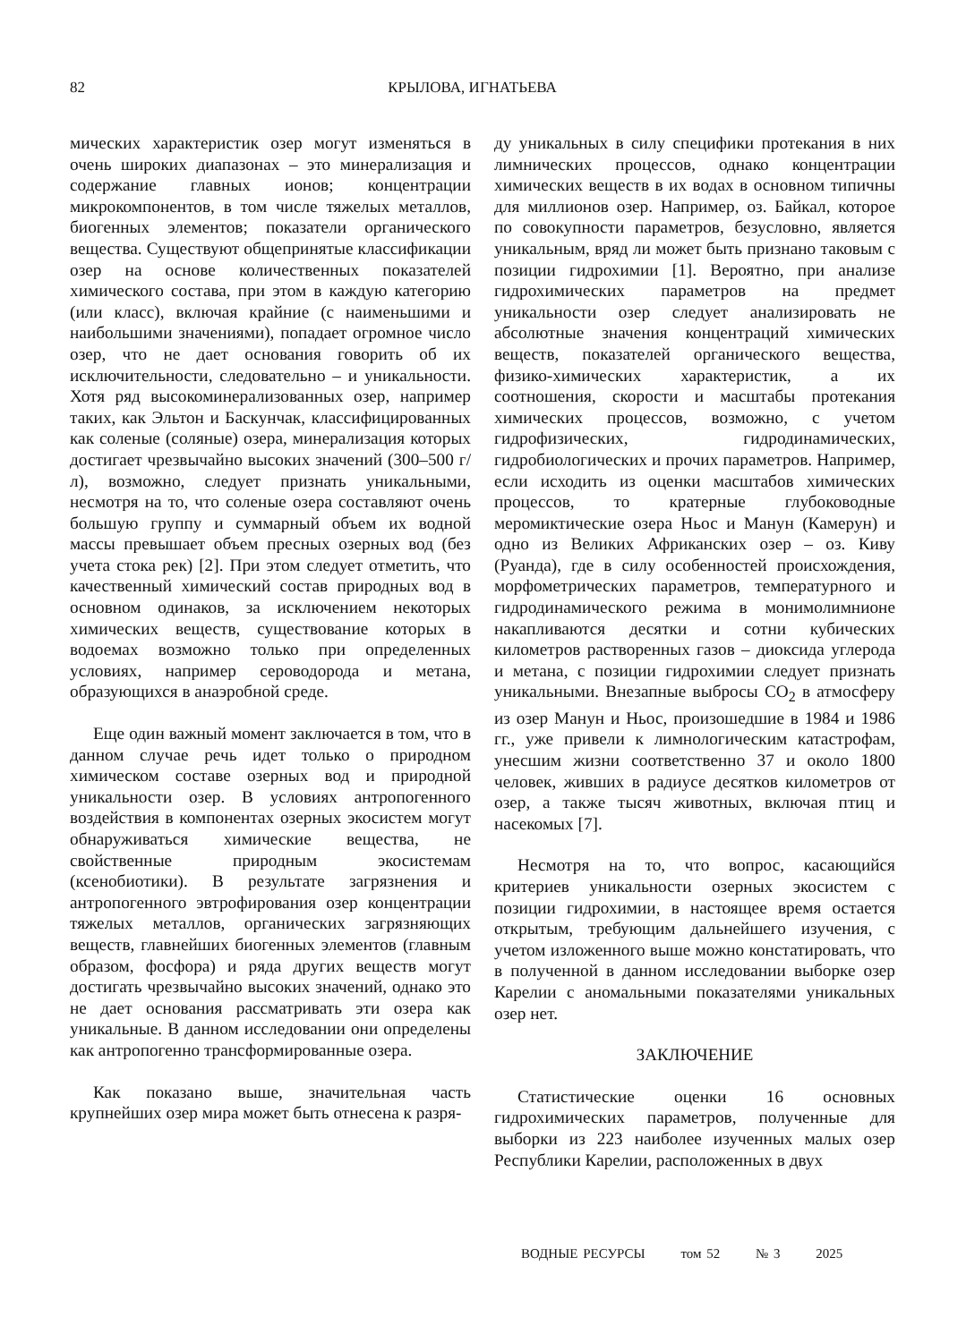82 КРЫЛОВА, ИГНАТЬЕВА
мических характеристик озер могут изменяться в очень широких диапазонах – это минерализация и содержание главных ионов; концентрации микрокомпонентов, в том числе тяжелых металлов, биогенных элементов; показатели органического вещества. Существуют общепринятые классификации озер на основе количественных показателей химического состава, при этом в каждую категорию (или класс), включая крайние (с наименьшими и наибольшими значениями), попадает огромное число озер, что не дает основания говорить об их исключительности, следовательно – и уникальности. Хотя ряд высокоминерализованных озер, например таких, как Эльтон и Баскунчак, классифицированных как соленые (соляные) озера, минерализация которых достигает чрезвычайно высоких значений (300–500 г/л), возможно, следует признать уникальными, несмотря на то, что соленые озера составляют очень большую группу и суммарный объем их водной массы превышает объем пресных озерных вод (без учета стока рек) [2]. При этом следует отметить, что качественный химический состав природных вод в основном одинаков, за исключением некоторых химических веществ, существование которых в водоемах возможно только при определенных условиях, например сероводорода и метана, образующихся в анаэробной среде.
Еще один важный момент заключается в том, что в данном случае речь идет только о природном химическом составе озерных вод и природной уникальности озер. В условиях антропогенного воздействия в компонентах озерных экосистем могут обнаруживаться химические вещества, не свойственные природным экосистемам (ксенобиотики). В результате загрязнения и антропогенного эвтрофирования озер концентрации тяжелых металлов, органических загрязняющих веществ, главнейших биогенных элементов (главным образом, фосфора) и ряда других веществ могут достигать чрезвычайно высоких значений, однако это не дает основания рассматривать эти озера как уникальные. В данном исследовании они определены как антропогенно трансформированные озера.
Как показано выше, значительная часть крупнейших озер мира может быть отнесена к разря-
ду уникальных в силу специфики протекания в них лимнических процессов, однако концентрации химических веществ в их водах в основном типичны для миллионов озер. Например, оз. Байкал, которое по совокупности параметров, безусловно, является уникальным, вряд ли может быть признано таковым с позиции гидрохимии [1]. Вероятно, при анализе гидрохимических параметров на предмет уникальности озер следует анализировать не абсолютные значения концентраций химических веществ, показателей органического вещества, физико-химических характеристик, а их соотношения, скорости и масштабы протекания химических процессов, возможно, с учетом гидрофизических, гидродинамических, гидробиологических и прочих параметров. Например, если исходить из оценки масштабов химических процессов, то кратерные глубоководные меромиктические озера Ньос и Манун (Камерун) и одно из Великих Африканских озер – оз. Киву (Руанда), где в силу особенностей происхождения, морфометрических параметров, температурного и гидродинамического режима в монимолимнионе накапливаются десятки и сотни кубических километров растворенных газов – диоксида углерода и метана, с позиции гидрохимии следует признать уникальными. Внезапные выбросы CO<sub>2</sub> в атмосферу из озер Манун и Ньос, произошедшие в 1984 и 1986 гг., уже привели к лимнологическим катастрофам, унесшим жизни соответственно 37 и около 1800 человек, живших в радиусе десятков километров от озер, а также тысяч животных, включая птиц и насекомых [7].
Несмотря на то, что вопрос, касающийся критериев уникальности озерных экосистем с позиции гидрохимии, в настоящее время остается открытым, требующим дальнейшего изучения, с учетом изложенного выше можно констатировать, что в полученной в данном исследовании выборке озер Карелии с аномальными показателями уникальных озер нет.
ЗАКЛЮЧЕНИЕ
Статистические оценки 16 основных гидрохимических параметров, полученные для выборки из 223 наиболее изученных малых озер Республики Карелии, расположенных в двух
ВОДНЫЕ РЕСУРСЫ том 52 № 3 2025